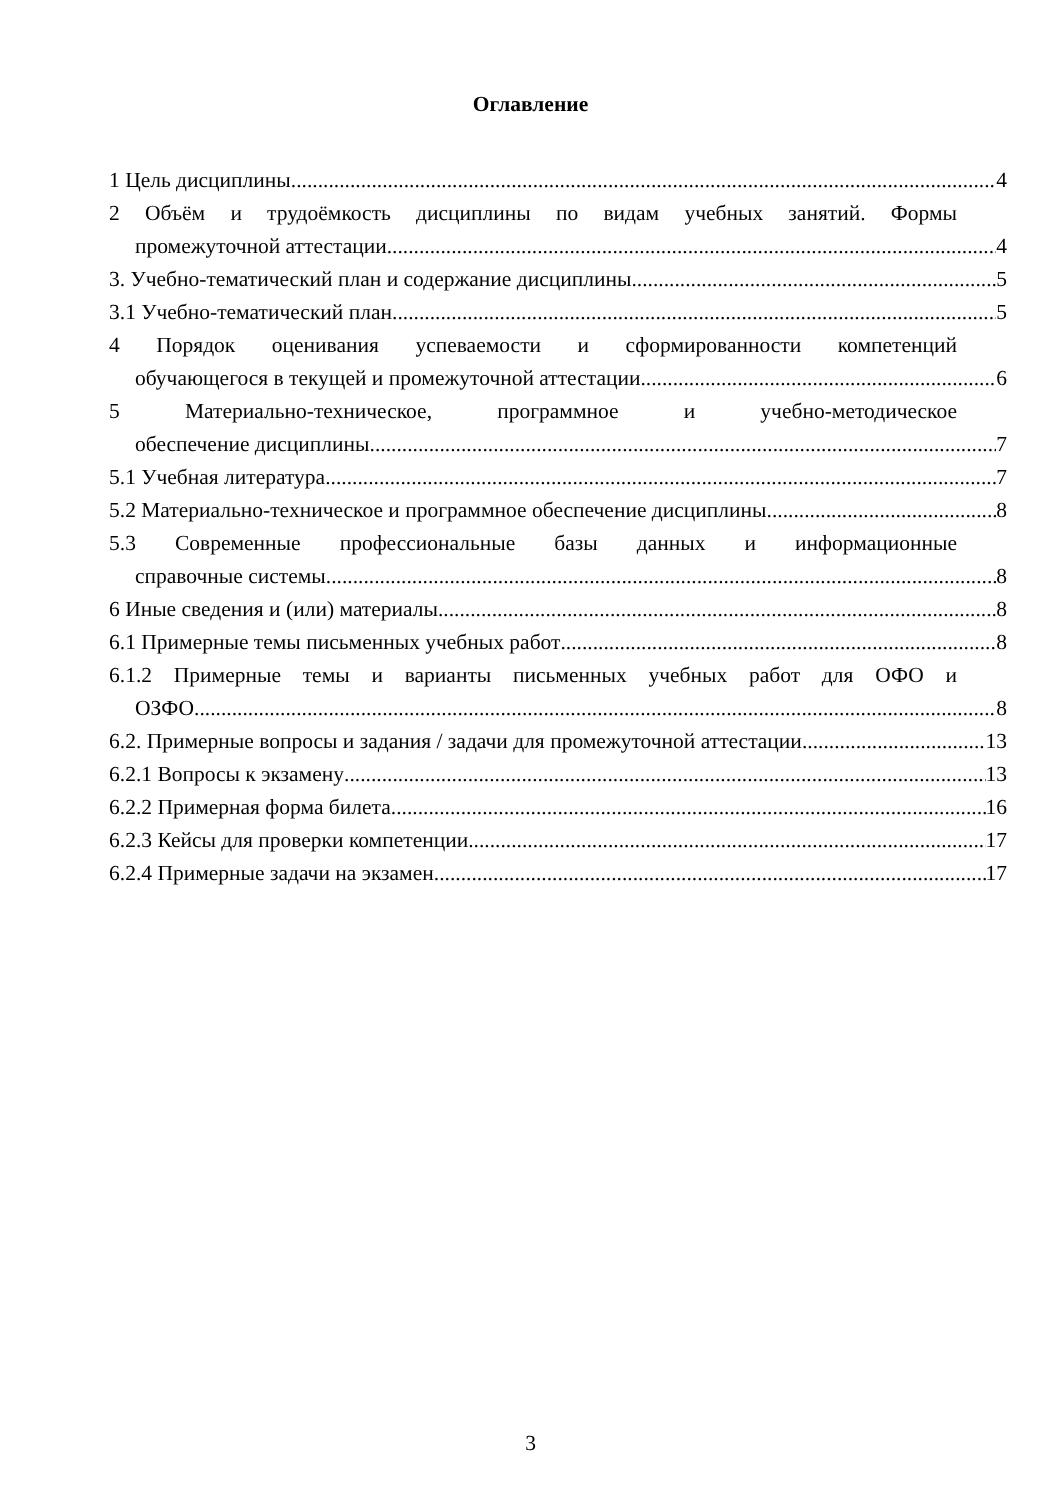Оглавление
1 Цель дисциплины. 4
2 Объём и трудоёмкость дисциплины по видам учебных занятий. Формы
промежуточной аттестации. 4
3. Учебно-тематический план и содержание дисциплины. 5
3.1 Учебно-тематический план 5
4 Порядок оценивания успеваемости и сформированности компетенций
обучающегося в текущей и промежуточной аттестации. 6
5 Материально-техническое, программное и учебно-методическое
обеспечение дисциплины 7
5.1 Учебная литература 7
5.2 Материально-техническое и программное обеспечение дисциплины 8
5.3 Современные профессиональные базы данных и информационные
справочные системы 8
6 Иные сведения и (или) материалы. 8
6.1 Примерные темы письменных учебных работ 8
6.1.2 Примерные темы и варианты письменных учебных работ для ОФО и
ОЗФО 8
6.2. Примерные вопросы и задания / задачи для промежуточной аттестации 13
6.2.1 Вопросы к экзамену 13
6.2.2 Примерная форма билета 16
6.2.3 Кейсы для проверки компетенции 17
6.2.4 Примерные задачи на экзамен. 17
3